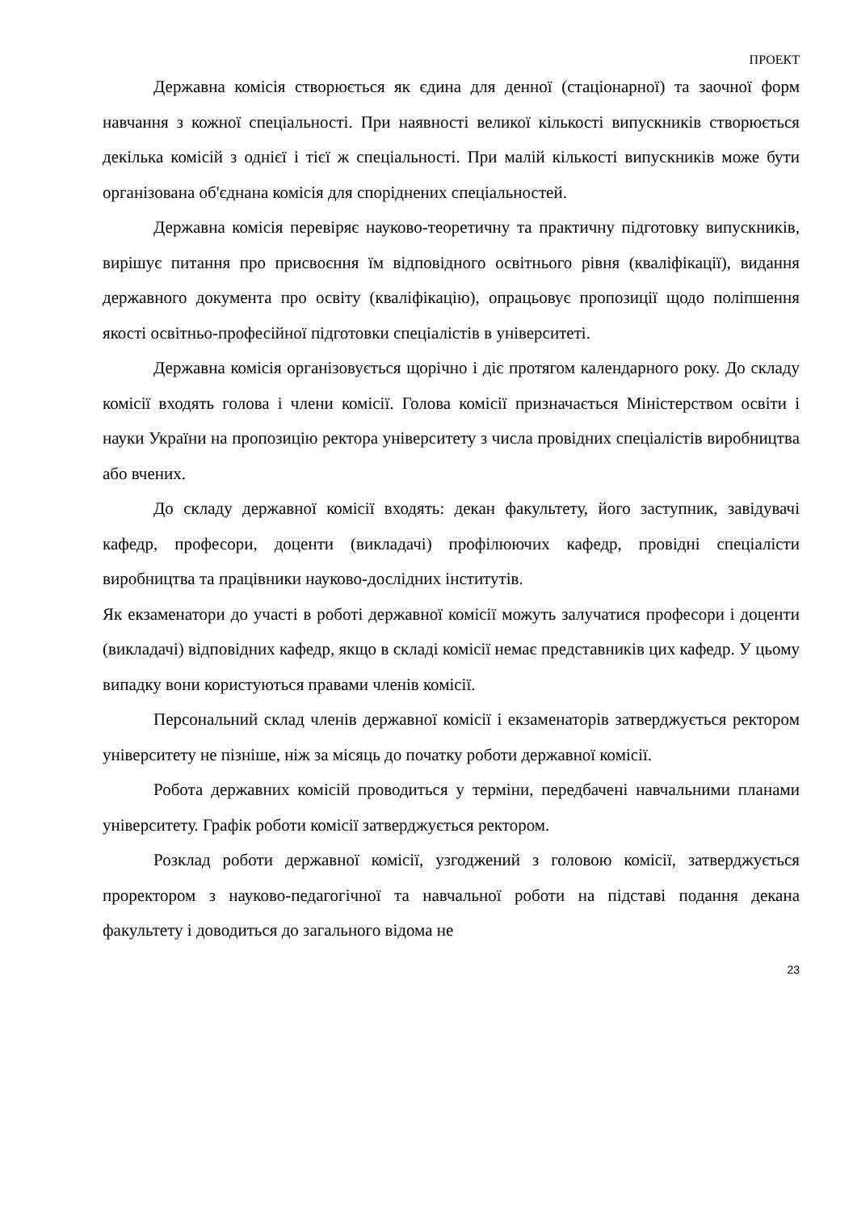ПРОЕКТ
Державна комісія створюється як єдина для денної (стаціонарної) та заочної форм навчання з кожної спеціальності. При наявності великої кількості випускників створюється декілька комісій з однієї і тієї ж спеціальності. При малій кількості випускників може бути організована об'єднана комісія для споріднених спеціальностей.
Державна комісія перевіряє науково-теоретичну та практичну підготовку випускників, вирішує питання про присвоєння їм відповідного освітнього рівня (кваліфікації), видання державного документа про освіту (кваліфікацію), опрацьовує пропозиції щодо поліпшення якості освітньо-професійної підготовки спеціалістів в університеті.
Державна комісія організовується щорічно і діє протягом календарного року. До складу комісії входять голова і члени комісії. Голова комісії призначається Міністерством освіти і науки України на пропозицію ректора університету з числа провідних спеціалістів виробництва або вчених.
До складу державної комісії входять: декан факультету, його заступник, завідувачі кафедр, професори, доценти (викладачі) профілюючих кафедр, провідні спеціалісти виробництва та працівники науково-дослідних інститутів.
Як екзаменатори до участі в роботі державної комісії можуть залучатися професори і доценти (викладачі) відповідних кафедр, якщо в складі комісії немає представників цих кафедр. У цьому випадку вони користуються правами членів комісії.
Персональний склад членів державної комісії і екзаменаторів затверджується ректором університету не пізніше, ніж за місяць до початку роботи державної комісії.
Робота державних комісій проводиться у терміни, передбачені навчальними планами університету. Графік роботи комісії затверджується ректором.
Розклад роботи державної комісії, узгоджений з головою комісії, затверджується проректором з науково-педагогічної та навчальної роботи на підставі подання декана факультету і доводиться до загального відома не
23